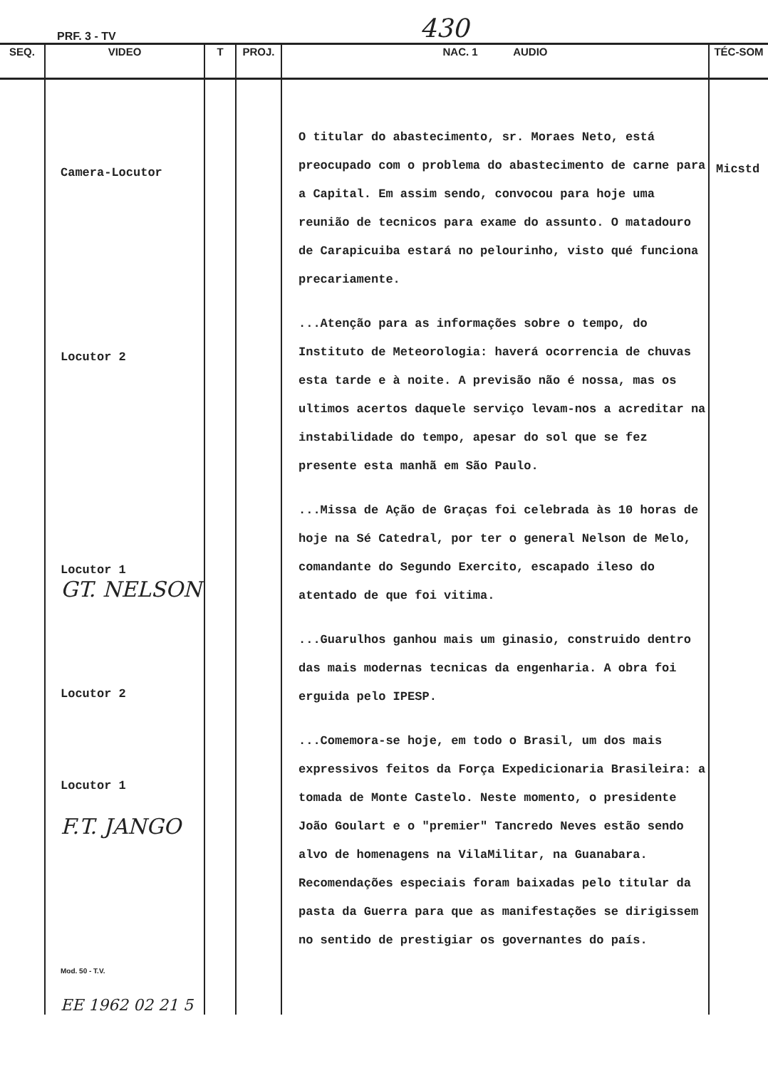PRF. 3 - TV 430
| SEQ. | VIDEO | T | PROJ. | NAC. 1 AUDIO | TÉC-SOM |
| --- | --- | --- | --- | --- | --- |
| | Camera-Locutor Locutor 2 Locutor 1 GT. NELSON Locutor 2 Locutor 1 F.T. JANGO Mod. 50 - T.V. EE 1962 02 21 5 | | | O titular do abastecimento, sr. Moraes Neto, está preocupado com o problema do abastecimento de carne para a Capital. Em assim sendo, convocou para hoje uma reunião de tecnicos para exame do assunto. O matadouro de Carapicuiba estará no pelourinho, visto qué funciona precariamente. ...Atenção para as informações sobre o tempo, do Instituto de Meteorologia: haverá ocorrencia de chuvas esta tarde e à noite. A previsão não é nossa, mas os ultimos acertos daquele serviço levam-nos a acreditar na instabilidade do tempo, apesar do sol que se fez presente esta manhã em São Paulo. ...Missa de Ação de Graças foi celebrada às 10 horas de hoje na Sé Catedral, por ter o general Nelson de Melo, comandante do Segundo Exercito, escapado ileso do atentado de que foi vitima. ...Guarulhos ganhou mais um ginasio, construido dentro das mais modernas tecnicas da engenharia. A obra foi erguida pelo IPESP. ...Comemora-se hoje, em todo o Brasil, um dos mais expressivos feitos da Força Expedicionaria Brasileira: a tomada de Monte Castelo. Neste momento, o presidente João Goulart e o "premier" Tancredo Neves estão sendo alvo de homenagens na VilaMilitar, na Guanabara. Recomendações especiais foram baixadas pelo titular da pasta da Guerra para que as manifestações se dirigissem no sentido de prestigiar os governantes do país. | Micstd |